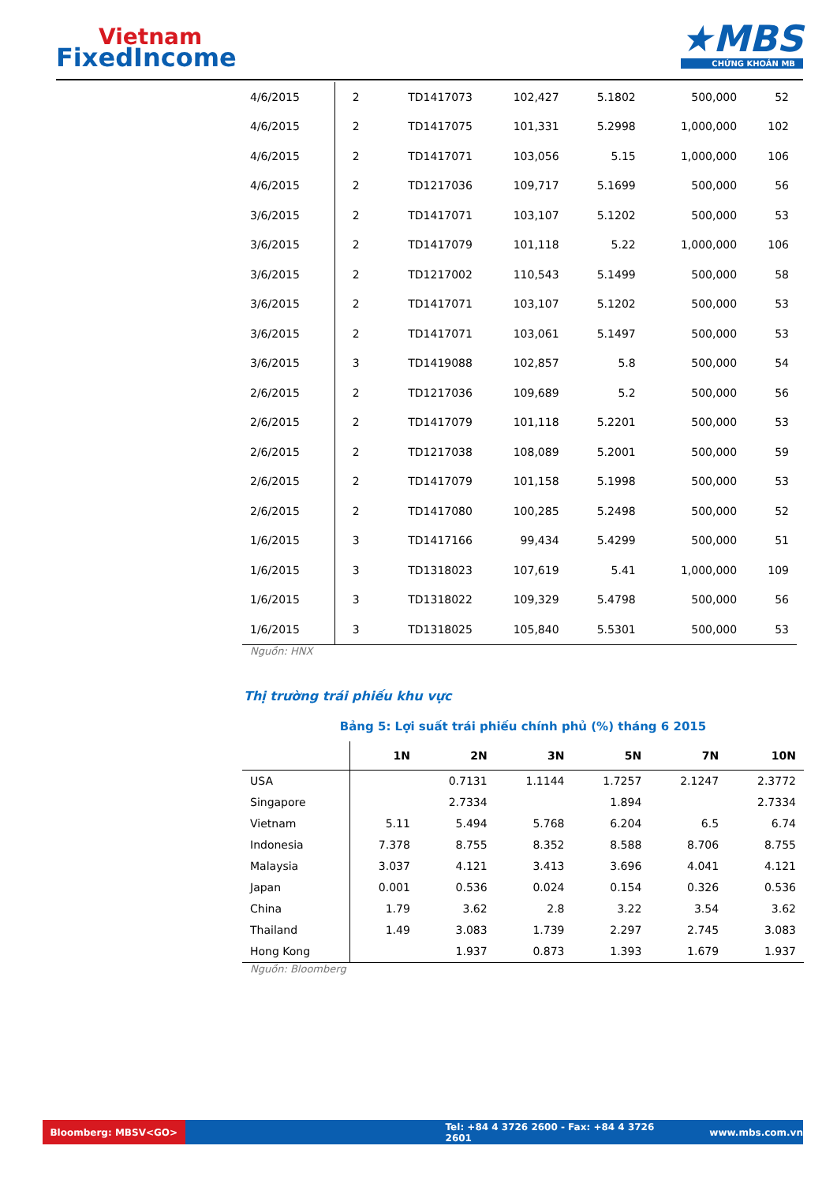Vietnam
FixedIncome
★MBS
CHỨNG KHOÁN MB
| 4/6/2015 | 2 | TD1417073 | 102,427 | 5.1802 | 500,000 | 52 |
| 4/6/2015 | 2 | TD1417075 | 101,331 | 5.2998 | 1,000,000 | 102 |
| 4/6/2015 | 2 | TD1417071 | 103,056 | 5.15 | 1,000,000 | 106 |
| 4/6/2015 | 2 | TD1217036 | 109,717 | 5.1699 | 500,000 | 56 |
| 3/6/2015 | 2 | TD1417071 | 103,107 | 5.1202 | 500,000 | 53 |
| 3/6/2015 | 2 | TD1417079 | 101,118 | 5.22 | 1,000,000 | 106 |
| 3/6/2015 | 2 | TD1217002 | 110,543 | 5.1499 | 500,000 | 58 |
| 3/6/2015 | 2 | TD1417071 | 103,107 | 5.1202 | 500,000 | 53 |
| 3/6/2015 | 2 | TD1417071 | 103,061 | 5.1497 | 500,000 | 53 |
| 3/6/2015 | 3 | TD1419088 | 102,857 | 5.8 | 500,000 | 54 |
| 2/6/2015 | 2 | TD1217036 | 109,689 | 5.2 | 500,000 | 56 |
| 2/6/2015 | 2 | TD1417079 | 101,118 | 5.2201 | 500,000 | 53 |
| 2/6/2015 | 2 | TD1217038 | 108,089 | 5.2001 | 500,000 | 59 |
| 2/6/2015 | 2 | TD1417079 | 101,158 | 5.1998 | 500,000 | 53 |
| 2/6/2015 | 2 | TD1417080 | 100,285 | 5.2498 | 500,000 | 52 |
| 1/6/2015 | 3 | TD1417166 | 99,434 | 5.4299 | 500,000 | 51 |
| 1/6/2015 | 3 | TD1318023 | 107,619 | 5.41 | 1,000,000 | 109 |
| 1/6/2015 | 3 | TD1318022 | 109,329 | 5.4798 | 500,000 | 56 |
| 1/6/2015 | 3 | TD1318025 | 105,840 | 5.5301 | 500,000 | 53 |
Nguồn: HNX
Thị trường trái phiếu khu vực
Bảng 5: Lợi suất trái phiếu chính phủ (%) tháng 6 2015
| | 1N | 2N | 3N | 5N | 7N | 10N |
| --- | --- | --- | --- | --- | --- | --- |
| USA | | 0.7131 | 1.1144 | 1.7257 | 2.1247 | 2.3772 |
| Singapore | | 2.7334 | | 1.894 | | 2.7334 |
| Vietnam | 5.11 | 5.494 | 5.768 | 6.204 | 6.5 | 6.74 |
| Indonesia | 7.378 | 8.755 | 8.352 | 8.588 | 8.706 | 8.755 |
| Malaysia | 3.037 | 4.121 | 3.413 | 3.696 | 4.041 | 4.121 |
| Japan | 0.001 | 0.536 | 0.024 | 0.154 | 0.326 | 0.536 |
| China | 1.79 | 3.62 | 2.8 | 3.22 | 3.54 | 3.62 |
| Thailand | 1.49 | 3.083 | 1.739 | 2.297 | 2.745 | 3.083 |
| Hong Kong | | 1.937 | 0.873 | 1.393 | 1.679 | 1.937 |
Nguồn: Bloomberg
Bloomberg: MBSV<GO>
Tel: +84 4 3726 2600 - Fax: +84 4 3726 2601
www.mbs.com.vn